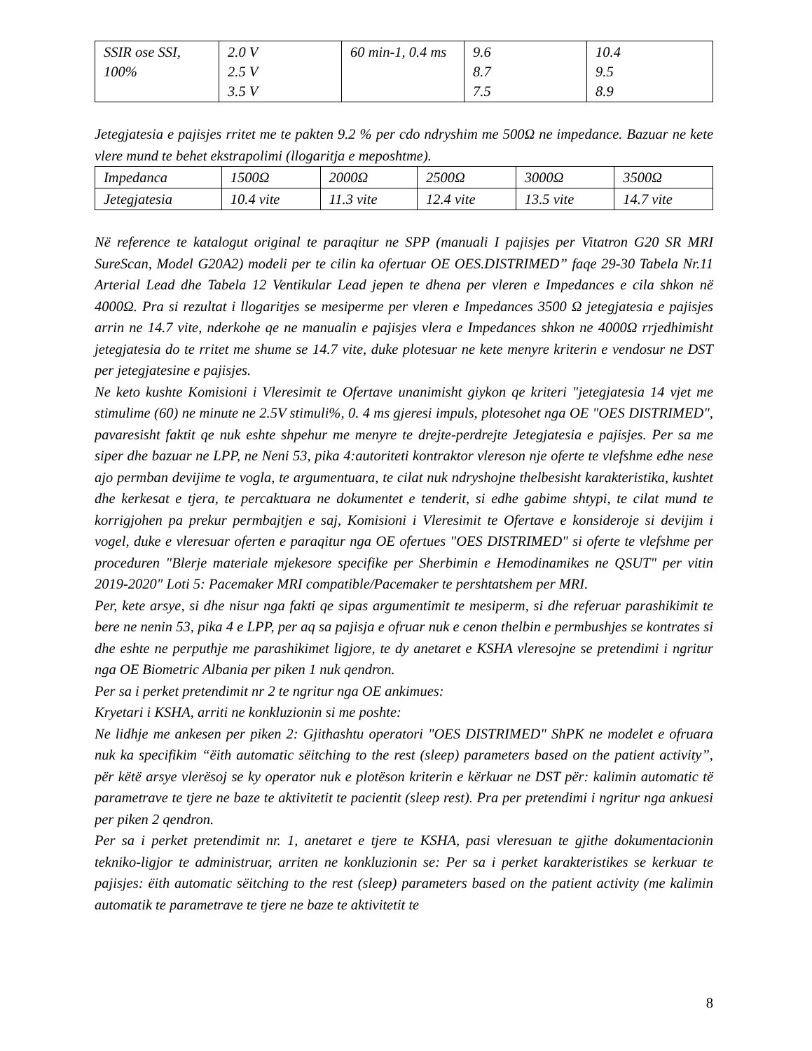| SSIR ose SSI, 100% | 2.0 V 2.5 V 3.5 V | 60 min-1, 0.4 ms | 9.6 8.7 7.5 | 10.4 9.5 8.9 |
Jetegjatesia e pajisjes rritet me te pakten 9.2 % per cdo ndryshim me 500Ω ne impedance. Bazuar ne kete vlere mund te behet ekstrapolimi (llogaritja e meposhtme).
| Impedanca | 1500Ω | 2000Ω | 2500Ω | 3000Ω | 3500Ω |
| Jetegjatesia | 10.4 vite | 11.3 vite | 12.4 vite | 13.5 vite | 14.7 vite |
Në reference te katalogut original te paraqitur ne SPP (manuali I pajisjes per Vitatron G20 SR MRI SureScan, Model G20A2) modeli per te cilin ka ofertuar OE OES.DISTRIMED” faqe 29-30 Tabela Nr.11 Arterial Lead dhe Tabela 12 Ventikular Lead jepen te dhena per vleren e Impedances e cila shkon në 4000Ω. Pra si rezultat i llogaritjes se mesiperme per vleren e Impedances 3500 Ω jetegjatesia e pajisjes arrin ne 14.7 vite, nderkohe qe ne manualin e pajisjes vlera e Impedances shkon ne 4000Ω rrjedhimisht jetegjatesia do te rritet me shume se 14.7 vite, duke plotesuar ne kete menyre kriterin e vendosur ne DST per jetegjatesine e pajisjes.
Ne keto kushte Komisioni i Vleresimit te Ofertave unanimisht giykon qe kriteri "jetegjatesia 14 vjet me stimulime (60) ne minute ne 2.5V stimuli%, 0. 4 ms gjeresi impuls, plotesohet nga OE "OES DISTRIMED", pavaresisht faktit qe nuk eshte shpehur me menyre te drejte-perdrejte Jetegjatesia e pajisjes. Per sa me siper dhe bazuar ne LPP, ne Neni 53, pika 4:autoriteti kontraktor vlereson nje oferte te vlefshme edhe nese ajo permban devijime te vogla, te argumentuara, te cilat nuk ndryshojne thelbesisht karakteristika, kushtet dhe kerkesat e tjera, te percaktuara ne dokumentet e tenderit, si edhe gabime shtypi, te cilat mund te korrigjohen pa prekur permbajtjen e saj, Komisioni i Vleresimit te Ofertave e konsideroje si devijim i vogel, duke e vleresuar oferten e paraqitur nga OE ofertues "OES DISTRIMED" si oferte te vlefshme per proceduren "Blerje materiale mjekesore specifike per Sherbimin e Hemodinamikes ne QSUT" per vitin 2019-2020" Loti 5: Pacemaker MRI compatible/Pacemaker te pershtatshem per MRI.
Per, kete arsye, si dhe nisur nga fakti qe sipas argumentimit te mesiperm, si dhe referuar parashikimit te bere ne nenin 53, pika 4 e LPP, per aq sa pajisja e ofruar nuk e cenon thelbin e permbushjes se kontrates si dhe eshte ne perputhje me parashikimet ligjore, te dy anetaret e KSHA vleresojne se pretendimi i ngritur nga OE Biometric Albania per piken 1 nuk qendron.
Per sa i perket pretendimit nr 2 te ngritur nga OE ankimues:
Kryetari i KSHA, arriti ne konkluzionin si me poshte:
Ne lidhje me ankesen per piken 2: Gjithashtu operatori "OES DISTRIMED" ShPK ne modelet e ofruara nuk ka specifikim “ëith automatic sëitching to the rest (sleep) parameters based on the patient activity”, për këtë arsye vlerësoj se ky operator nuk e plotëson kriterin e kërkuar ne DST për: kalimin automatic të parametrave te tjere ne baze te aktivitetit te pacientit (sleep rest). Pra per pretendimi i ngritur nga ankuesi per piken 2 qendron.
Per sa i perket pretendimit nr. 1, anetaret e tjere te KSHA, pasi vleresuan te gjithe dokumentacionin tekniko-ligjor te administruar, arriten ne konkluzionin se: Per sa i perket karakteristikes se kerkuar te pajisjes: ëith automatic sëitching to the rest (sleep) parameters based on the patient activity (me kalimin automatik te parametrave te tjere ne baze te aktivitetit te
8